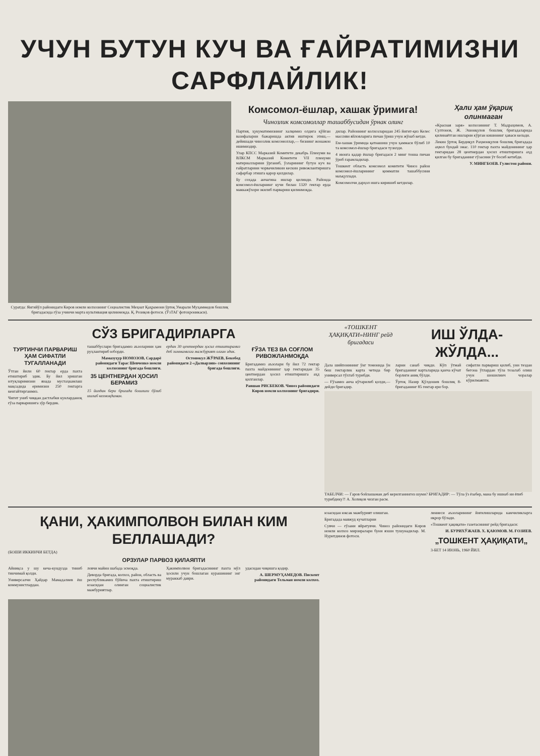УЧУН БУТУН КУЧ ВА ҒАЙРАТИМИЗНИ САРФЛАЙЛИК!
Суратда: Янгийўл районидаги Киров номли колхознинг Социалистик Меҳнат Қаҳрамони ўртоқ Умарали Муҳаммедов бошлиқ бригадасида ғўза учинчи марта культивация қилинмоқда. Қ. Розиқов фотоси. (ЎзТАГ фотохроникаси).
Комсомол-ёшлар, хашак ўримига!
Чинозлик комсомоллар ташаббусидан ўрнак олинг
Партия, ҳукуматимизнинг халқимиз олдига қўйган вазифаларни бажаришда актив иштирок этиш,— дейишади чинозлик комсомоллар,— бизнинг жонажон ишимиздир.
Улар КПСС Марказий Комитети декабрь Пленуми ва ВЛКСМ Марказий Комитети VII пленуми материалларини ўрганиб, ўзларининг бутун куч ва ғайратларини чорвачиликни кескин ривожлантиришга сафарбар этишга қарор қилдилар.
Бу соҳада анчагина ишлар қилинди. Районда комсомол-ёшларнинг кучи билан 1320 гектар ерда маккажўхори экилиб парвариш қилинмоқда.
дилар. Районнинг колхозларидан 245 йигит-қиз Келес массиви яйловларига пичан ўриш учун жўнаб кетди.
Ем-хашак ўримида қатнашиш учун ҳаммаси бўлиб 10 та комсомол-ёшлар бригадаси тузилди.
4 июнга қадар ёшлар бригадаси 2 минг тонна пичан ўриб ғарамладилар.
Тошкент область комсомол комитети Чиноз район комсомол-ёшларининг қимматли ташаббусини маъқуллади.
Комсомолчи дарҳол ишга киришиб кетдилар.
Ҳали ҳам ўқариқ олинмаган
«Красная заря» колхозининг Т. Мадраҳимов, А. Султонов, Ж. Эшонқулов бошлиқ бригадаларида қилинаётган ишларни кўрган кишининг ҳаваси келади.
Лекин ўртоқ Бердиқул Раҳмонқулов бошлиқ бригадада аҳвол бундай эмас. 110 гектар пахта майдонининг ҳар гектаридан 28 центнердан ҳосил етиштиришга аҳд қилган бу бригаданинг ғўзасини ўт босиб кетибди.
У. МИНГБОЕВ. Гулистон райони.
СЎЗ БРИГАДИРЛАРГА
ТУРТИНЧИ ПАРВАРИШ ҲАМ СИФАТЛИ ТУГАЛЛАНАДИ
Ўтган йили 60 гектар ерда пахта етиштириб эдик. Бу йил эришган ютуқларимизни янада мустаҳкамлаш мақсадида еримизни 250 гектарга кенгайтирганмиз.
Чигит униб чиққан дастлабки кунларданоқ ғўза парваришига зўр бердик.
ташаббуслари бригадамиз аъзоларини ҳам руҳлантириб юборди.
Мамазуҳур НОМОЗОВ, Сардарё районидаги Тарас Шевченко номли колхознинг бригада бошлиғи.
35 ЦЕНТНЕРДАН ҲОСИЛ БЕРАМИЗ
15 йилдан бери бригада бошлиғи бўлиб ишлаб келмоқдаман.
ердан 30 центнердан ҳосил етиштирамиз деб зиммамизга мажбурият олган эдик.
Остонокул ЖЎРАЕВ, Бекобод районидаги 2-«Далварзин» совхозининг бригада бошлиғи.
ҒЎЗА ТЕЗ ВА СОҒЛОМ РИВОЖЛАНМОҚДА
Бригадамиз аъзолари бу йил 72 гектар пахта майдонининг ҳар гектаридан 35 центнердан ҳосил етиштиришга аҳд қилганлар.
Равшан РИСБЕКОВ. Чиноз районидаги Киров номли колхознинг бригадири.
«ТОШКЕНТ ҲАҚИҚАТИ»НИНГ рейд бригадаси
ИШ ЎЛДА-ЖЎЛДА...
Дала шийпонининг ўнг томонида ўн беш гектарлик карта четида бир универсал тўхтаб турибди.
— Ғўзамиз анча кўтарилиб қолди,— дейди бригадир.
ларни санаб чиқди. Кўп ўтмай бригаданинг карталарида қанча кўчат борлиги аниқ бўлди.
Ўртоқ Назир Қўлдошев бошлиқ 8-бригаданинг 85 гектар ери бор.
сифатли парвариш қилиб, уни тездан бегона ўтлардан тўла тозалаб олиш учун шошилинч чоралар кўрилмаяпти.
ТАБЕЛЧИ: — Гаров бойлашаман деб керилганингиз шуми? БРИГАДИР: — Тўла ўз ёзабер, мана бу ишнаб ни ёпиб турибдику?! А. Холиқов чизган расм.
ҚАНИ, ҲАКИМПОЛВОН БИЛАН КИМ БЕЛЛАШАДИ?
(БОШИ ИККИНЧИ БЕТДА)
ОРЗУЛАР ПАРВОЗ ҚИЛАЯПТИ
Айниқса у шу кеча-кундузда тиниб тинчимай қолди.
Универсалчи Ҳайдар Мамадалиев ёш коммунистлардан.
ловчи майин шабада эсмоқда.
Деворда бригада, колхоз, район, область ва республикамиз бўйича пахта етиштириш юзасидан олинган социалистик мажбуриятлар.
Ҳакимполвон бригадасининг пахта мўл ҳосили учун бошлаган курашининг энг мураккаб даври.
удасидан чиқишга қодир.
А. ШЕРМУҲАМЕДОВ. Пискент районидаги Тельман номли колхоз.
юзасидан юксак мажбурият олишган.
Бригадада мавжуд кучатларни
Сувчи — ғўзани яйратувчи. Чиноз районидаги Киров номли колхоз мирзиралари буни яхши тушунадилар. М. Нуритдинов фотоси.
лениеси аъзоларининг йиғилишларида камчиликларга иқрор бўлади.
«Тошкент ҳақиқати» газетасининг рейд бригадаси:
И. БУРИХЎЖАЕВ. Х. ҚАЮМОВ. М. ҒОЗИЕВ.
„ТОШКЕНТ ҲАҚИҚАТИ„
3-БЕТ 14 ИЮНЬ, 1960 ЙИЛ.